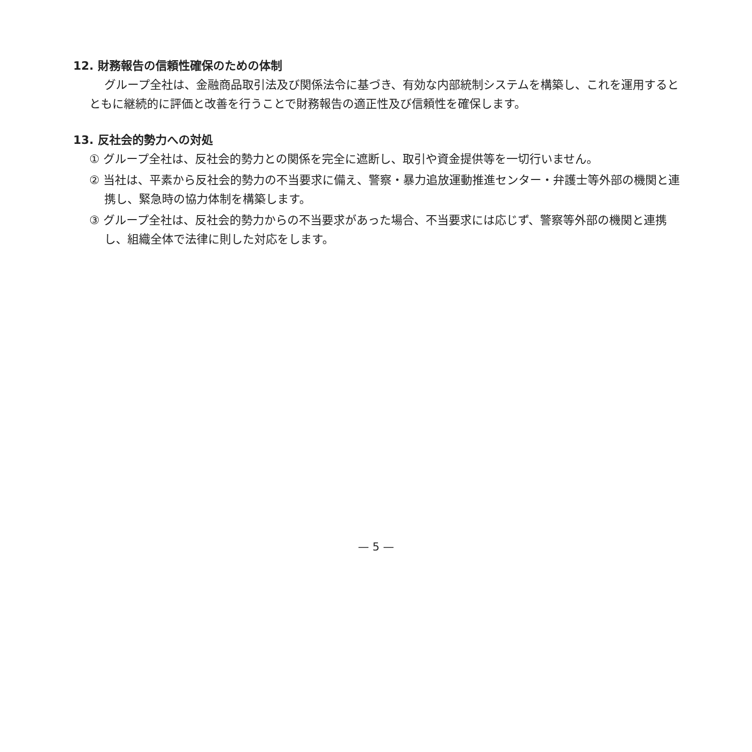12. 財務報告の信頼性確保のための体制
グループ全社は、金融商品取引法及び関係法令に基づき、有効な内部統制システムを構築し、これを運用するとともに継続的に評価と改善を行うことで財務報告の適正性及び信頼性を確保します。
13. 反社会的勢力への対処
① グループ全社は、反社会的勢力との関係を完全に遮断し、取引や資金提供等を一切行いません。
② 当社は、平素から反社会的勢力の不当要求に備え、警察・暴力追放運動推進センター・弁護士等外部の機関と連携し、緊急時の協力体制を構築します。
③ グループ全社は、反社会的勢力からの不当要求があった場合、不当要求には応じず、警察等外部の機関と連携し、組織全体で法律に則した対応をします。
— 5 —